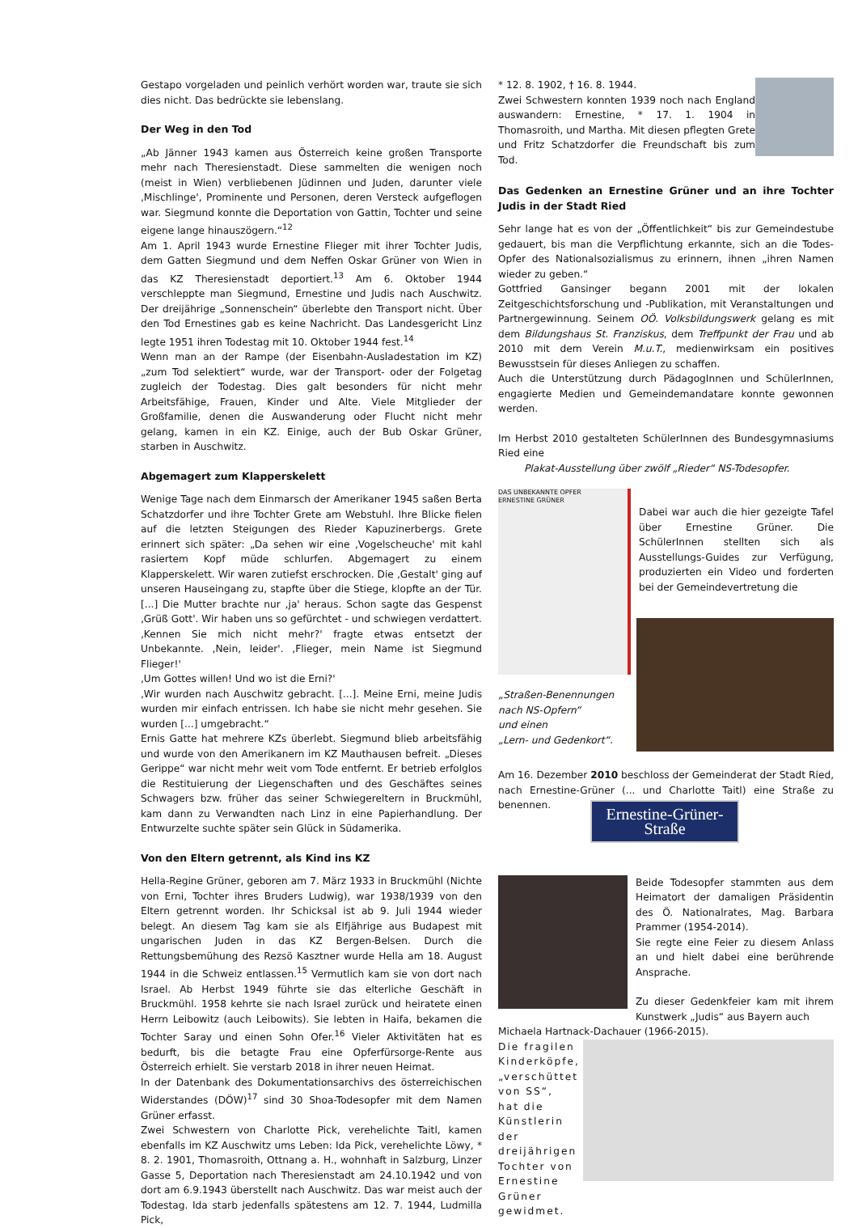Gestapo vorgeladen und peinlich verhört worden war, traute sie sich dies nicht. Das bedrückte sie lebenslang.
Der Weg in den Tod
„Ab Jänner 1943 kamen aus Österreich keine großen Transporte mehr nach Theresienstadt. Diese sammelten die wenigen noch (meist in Wien) verbliebenen Jüdinnen und Juden, darunter viele ‚Mischlinge', Prominente und Personen, deren Versteck aufgeflogen war. Siegmund konnte die Deportation von Gattin, Tochter und seine eigene lange hinauszögern.“<sup>12</sup>
Am 1. April 1943 wurde Ernestine Flieger mit ihrer Tochter Judis, dem Gatten Siegmund und dem Neffen Oskar Grüner von Wien in das KZ Theresienstadt deportiert.<sup>13</sup> Am 6. Oktober 1944 verschleppte man Siegmund, Ernestine und Judis nach Auschwitz. Der dreijährige „Sonnenschein“ überlebte den Transport nicht. Über den Tod Ernestines gab es keine Nachricht. Das Landesgericht Linz legte 1951 ihren Todestag mit 10. Oktober 1944 fest.<sup>14</sup>
Wenn man an der Rampe (der Eisenbahn-Ausladestation im KZ) „zum Tod selektiert“ wurde, war der Transport- oder der Folgetag zugleich der Todestag. Dies galt besonders für nicht mehr Arbeitsfähige, Frauen, Kinder und Alte. Viele Mitglieder der Großfamilie, denen die Auswanderung oder Flucht nicht mehr gelang, kamen in ein KZ. Einige, auch der Bub Oskar Grüner, starben in Auschwitz.
Abgemagert zum Klapperskelett
Wenige Tage nach dem Einmarsch der Amerikaner 1945 saßen Berta Schatzdorfer und ihre Tochter Grete am Webstuhl. Ihre Blicke fielen auf die letzten Steigungen des Rieder Kapuzinerbergs. Grete erinnert sich später: „Da sehen wir eine ‚Vogelscheuche' mit kahl rasiertem Kopf müde schlurfen. Abgemagert zu einem Klapperskelett. Wir waren zutiefst erschrocken. Die ‚Gestalt' ging auf unseren Hauseingang zu, stapfte über die Stiege, klopfte an der Tür. [...] Die Mutter brachte nur ‚ja' heraus. Schon sagte das Gespenst ‚Grüß Gott'. Wir haben uns so gefürchtet - und schwiegen verdattert. ‚Kennen Sie mich nicht mehr?' fragte etwas entsetzt der Unbekannte. ‚Nein, leider'. ‚Flieger, mein Name ist Siegmund Flieger!'
‚Um Gottes willen! Und wo ist die Erni?'
‚Wir wurden nach Auschwitz gebracht. [...]. Meine Erni, meine Judis wurden mir einfach entrissen. Ich habe sie nicht mehr gesehen. Sie wurden [...] umgebracht.“
Ernis Gatte hat mehrere KZs überlebt. Siegmund blieb arbeitsfähig und wurde von den Amerikanern im KZ Mauthausen befreit. „Dieses Gerippe“ war nicht mehr weit vom Tode entfernt. Er betrieb erfolglos die Restituierung der Liegenschaften und des Geschäftes seines Schwagers bzw. früher das seiner Schwiegereltern in Bruckmühl, kam dann zu Verwandten nach Linz in eine Papierhandlung. Der Entwurzelte suchte später sein Glück in Südamerika.
Von den Eltern getrennt, als Kind ins KZ
Hella-Regine Grüner, geboren am 7. März 1933 in Bruckmühl (Nichte von Erni, Tochter ihres Bruders Ludwig), war 1938/1939 von den Eltern getrennt worden. Ihr Schicksal ist ab 9. Juli 1944 wieder belegt. An diesem Tag kam sie als Elfjährige aus Budapest mit ungarischen Juden in das KZ Bergen-Belsen. Durch die Rettungsbemühung des Rezsö Kasztner wurde Hella am 18. August 1944 in die Schweiz entlassen.<sup>15</sup> Vermutlich kam sie von dort nach Israel. Ab Herbst 1949 führte sie das elterliche Geschäft in Bruckmühl. 1958 kehrte sie nach Israel zurück und heiratete einen Herrn Leibowitz (auch Leibowits). Sie lebten in Haifa, bekamen die Tochter Saray und einen Sohn Ofer.<sup>16</sup> Vieler Aktivitäten hat es bedurft, bis die betagte Frau eine Opferfürsorge-Rente aus Österreich erhielt. Sie verstarb 2018 in ihrer neuen Heimat.
In der Datenbank des Dokumentationsarchivs des österreichischen Widerstandes (DÖW)<sup>17</sup> sind 30 Shoa-Todesopfer mit dem Namen Grüner erfasst.
Zwei Schwestern von Charlotte Pick, verehelichte Taitl, kamen ebenfalls im KZ Auschwitz ums Leben: Ida Pick, verehelichte Löwy, * 8. 2. 1901, Thomasroith, Ottnang a. H., wohnhaft in Salzburg, Linzer Gasse 5, Deportation nach Theresienstadt am 24.10.1942 und von dort am 6.9.1943 überstellt nach Auschwitz. Das war meist auch der Todestag. Ida starb jedenfalls spätestens am 12. 7. 1944, Ludmilla Pick,
* 12. 8. 1902, † 16. 8. 1944.
Zwei Schwestern konnten 1939 noch nach England auswandern: Ernestine, * 17. 1. 1904 in Thomasroith, und Martha. Mit diesen pflegten Grete und Fritz Schatzdorfer die Freundschaft bis zum Tod.
Das Gedenken an Ernestine Grüner und an ihre Tochter Judis in der Stadt Ried
Sehr lange hat es von der „Öffentlichkeit“ bis zur Gemeindestube gedauert, bis man die Verpflichtung erkannte, sich an die Todes-Opfer des Nationalsozialismus zu erinnern, ihnen „ihren Namen wieder zu geben.“
Gottfried Gansinger begann 2001 mit der lokalen Zeitgeschichtsforschung und -Publikation, mit Veranstaltungen und Partnergewinnung. Seinem OÖ. Volksbildungswerk gelang es mit dem Bildungshaus St. Franziskus, dem Treffpunkt der Frau und ab 2010 mit dem Verein M.u.T., medienwirksam ein positives Bewusstsein für dieses Anliegen zu schaffen.
Auch die Unterstützung durch PädagogInnen und SchülerInnen, engagierte Medien und Gemeindemandatare konnte gewonnen werden.
Im Herbst 2010 gestalteten SchülerInnen des Bundesgymnasiums Ried eine
Plakat-Ausstellung über zwölf „Rieder“ NS-Todesopfer.
DAS UNBEKANNTE OPFER
ERNESTINE GRÜNER
Dabei war auch die hier gezeigte Tafel über Ernestine Grüner. Die SchülerInnen stellten sich als Ausstellungs-Guides zur Verfügung, produzierten ein Video und forderten bei der Gemeindevertretung die
„Straßen-Benennungen nach NS-Opfern“
und einen
„Lern- und Gedenkort“.
Am 16. Dezember 2010 beschloss der Gemeinderat der Stadt Ried, nach Ernestine-Grüner (... und Charlotte Taitl) eine Straße zu benennen.
Ernestine-Grüner-Straße
Beide Todesopfer stammten aus dem Heimatort der damaligen Präsidentin des Ö. Nationalrates, Mag. Barbara Prammer (1954-2014).
Sie regte eine Feier zu diesem Anlass an und hielt dabei eine berührende Ansprache.
Zu dieser Gedenkfeier kam mit ihrem Kunstwerk „Judis“ aus Bayern auch
Michaela Hartnack-Dachauer (1966-2015).
Die fragilen Kinderköpfe, „verschüttet von SS“, hat die Künstlerin der dreijährigen Tochter von Ernestine Grüner gewidmet.